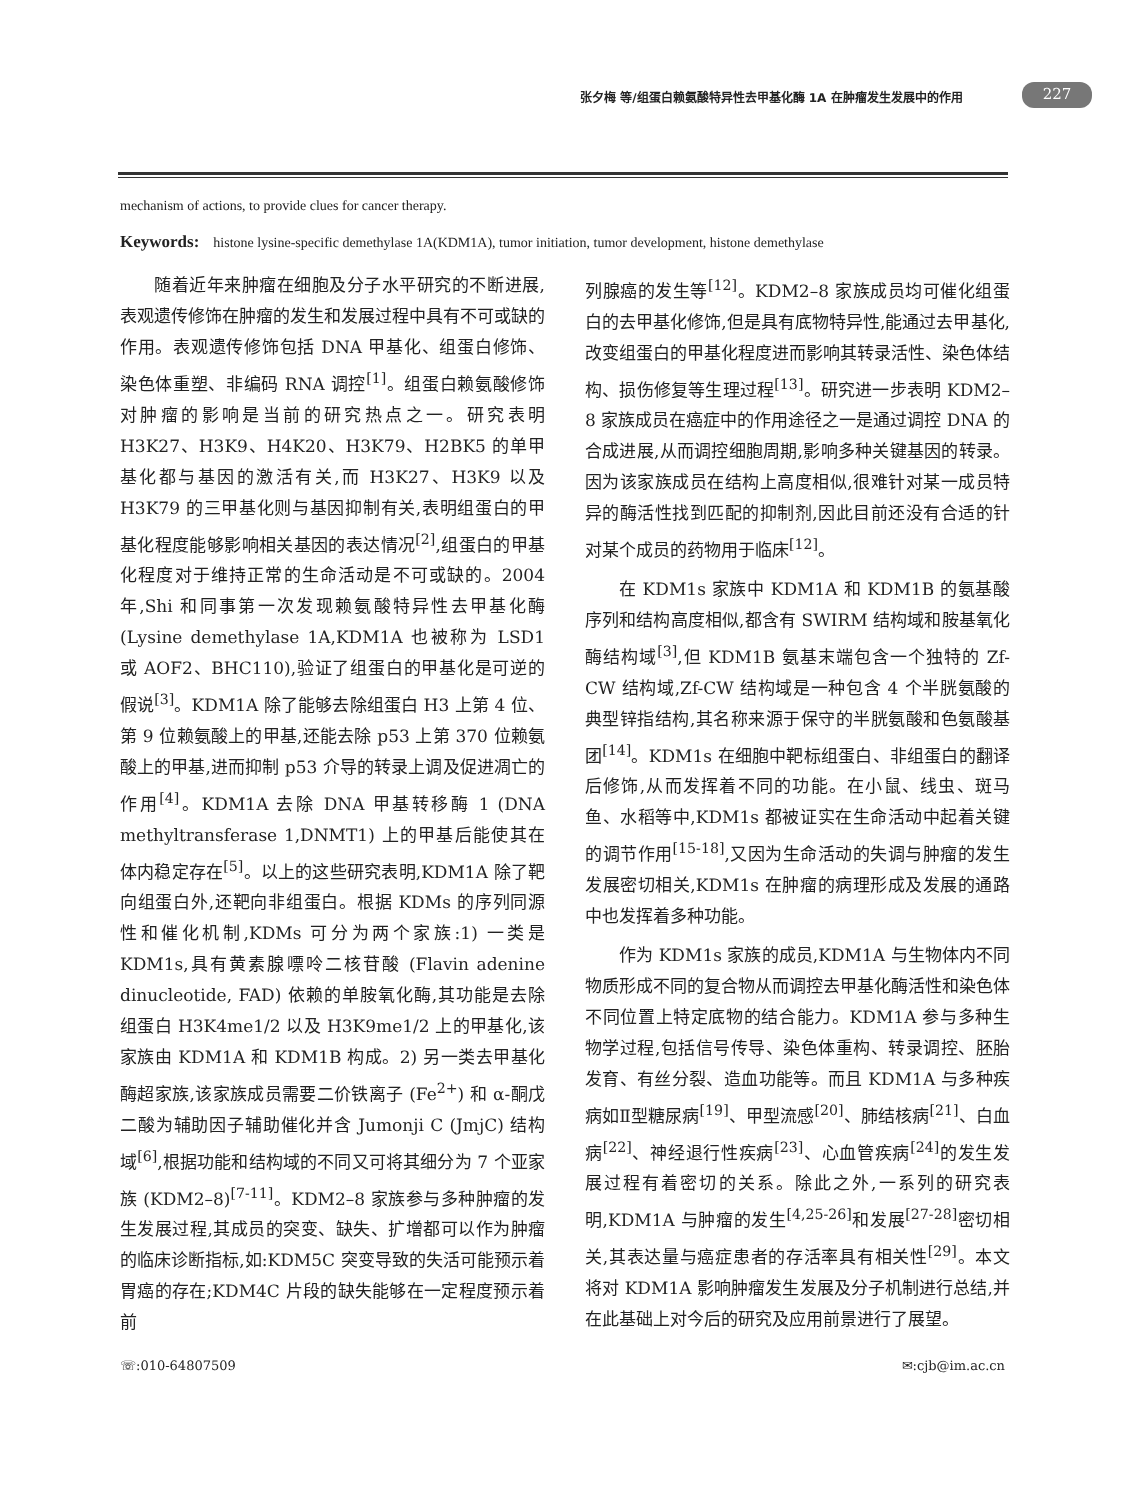张夕梅 等/组蛋白赖氨酸特异性去甲基化酶 1A 在肿瘤发生发展中的作用
227
mechanism of actions, to provide clues for cancer therapy.
Keywords: histone lysine-specific demethylase 1A(KDM1A), tumor initiation, tumor development, histone demethylase
随着近年来肿瘤在细胞及分子水平研究的不断进展,表观遗传修饰在肿瘤的发生和发展过程中具有不可或缺的作用。表观遗传修饰包括 DNA 甲基化、组蛋白修饰、染色体重塑、非编码 RNA 调控<sup>[1]</sup>。组蛋白赖氨酸修饰对肿瘤的影响是当前的研究热点之一。研究表明 H3K27、H3K9、H4K20、H3K79、H2BK5 的单甲基化都与基因的激活有关,而 H3K27、H3K9 以及 H3K79 的三甲基化则与基因抑制有关,表明组蛋白的甲基化程度能够影响相关基因的表达情况<sup>[2]</sup>,组蛋白的甲基化程度对于维持正常的生命活动是不可或缺的。2004 年,Shi 和同事第一次发现赖氨酸特异性去甲基化酶 (Lysine demethylase 1A,KDM1A 也被称为 LSD1 或 AOF2、BHC110),验证了组蛋白的甲基化是可逆的假说<sup>[3]</sup>。KDM1A 除了能够去除组蛋白 H3 上第 4 位、第 9 位赖氨酸上的甲基,还能去除 p53 上第 370 位赖氨酸上的甲基,进而抑制 p53 介导的转录上调及促进凋亡的作用<sup>[4]</sup>。KDM1A 去除 DNA 甲基转移酶 1 (DNA methyltransferase 1,DNMT1) 上的甲基后能使其在体内稳定存在<sup>[5]</sup>。以上的这些研究表明,KDM1A 除了靶向组蛋白外,还靶向非组蛋白。根据 KDMs 的序列同源性和催化机制,KDMs 可分为两个家族:1) 一类是 KDM1s,具有黄素腺嘌呤二核苷酸 (Flavin adenine dinucleotide, FAD) 依赖的单胺氧化酶,其功能是去除组蛋白 H3K4me1/2 以及 H3K9me1/2 上的甲基化,该家族由 KDM1A 和 KDM1B 构成。2) 另一类去甲基化酶超家族,该家族成员需要二价铁离子 (Fe<sup>2+</sup>) 和 α-酮戊二酸为辅助因子辅助催化并含 Jumonji C (JmjC) 结构域<sup>[6]</sup>,根据功能和结构域的不同又可将其细分为 7 个亚家族 (KDM2–8)<sup>[7-11]</sup>。KDM2–8 家族参与多种肿瘤的发生发展过程,其成员的突变、缺失、扩增都可以作为肿瘤的临床诊断指标,如:KDM5C 突变导致的失活可能预示着胃癌的存在;KDM4C 片段的缺失能够在一定程度预示着前
列腺癌的发生等<sup>[12]</sup>。KDM2–8 家族成员均可催化组蛋白的去甲基化修饰,但是具有底物特异性,能通过去甲基化,改变组蛋白的甲基化程度进而影响其转录活性、染色体结构、损伤修复等生理过程<sup>[13]</sup>。研究进一步表明 KDM2–8 家族成员在癌症中的作用途径之一是通过调控 DNA 的合成进展,从而调控细胞周期,影响多种关键基因的转录。因为该家族成员在结构上高度相似,很难针对某一成员特异的酶活性找到匹配的抑制剂,因此目前还没有合适的针对某个成员的药物用于临床<sup>[12]</sup>。
在 KDM1s 家族中 KDM1A 和 KDM1B 的氨基酸序列和结构高度相似,都含有 SWIRM 结构域和胺基氧化酶结构域<sup>[3]</sup>,但 KDM1B 氨基末端包含一个独特的 Zf-CW 结构域,Zf-CW 结构域是一种包含 4 个半胱氨酸的典型锌指结构,其名称来源于保守的半胱氨酸和色氨酸基团<sup>[14]</sup>。KDM1s 在细胞中靶标组蛋白、非组蛋白的翻译后修饰,从而发挥着不同的功能。在小鼠、线虫、斑马鱼、水稻等中,KDM1s 都被证实在生命活动中起着关键的调节作用<sup>[15-18]</sup>,又因为生命活动的失调与肿瘤的发生发展密切相关,KDM1s 在肿瘤的病理形成及发展的通路中也发挥着多种功能。
作为 KDM1s 家族的成员,KDM1A 与生物体内不同物质形成不同的复合物从而调控去甲基化酶活性和染色体不同位置上特定底物的结合能力。KDM1A 参与多种生物学过程,包括信号传导、染色体重构、转录调控、胚胎发育、有丝分裂、造血功能等。而且 KDM1A 与多种疾病如Ⅱ型糖尿病<sup>[19]</sup>、甲型流感<sup>[20]</sup>、肺结核病<sup>[21]</sup>、白血病<sup>[22]</sup>、神经退行性疾病<sup>[23]</sup>、心血管疾病<sup>[24]</sup>的发生发展过程有着密切的关系。除此之外,一系列的研究表明,KDM1A 与肿瘤的发生<sup>[4,25-26]</sup>和发展<sup>[27-28]</sup>密切相关,其表达量与癌症患者的存活率具有相关性<sup>[29]</sup>。本文将对 KDM1A 影响肿瘤发生发展及分子机制进行总结,并在此基础上对今后的研究及应用前景进行了展望。
☏:010-64807509 ✉:cjb@im.ac.cn